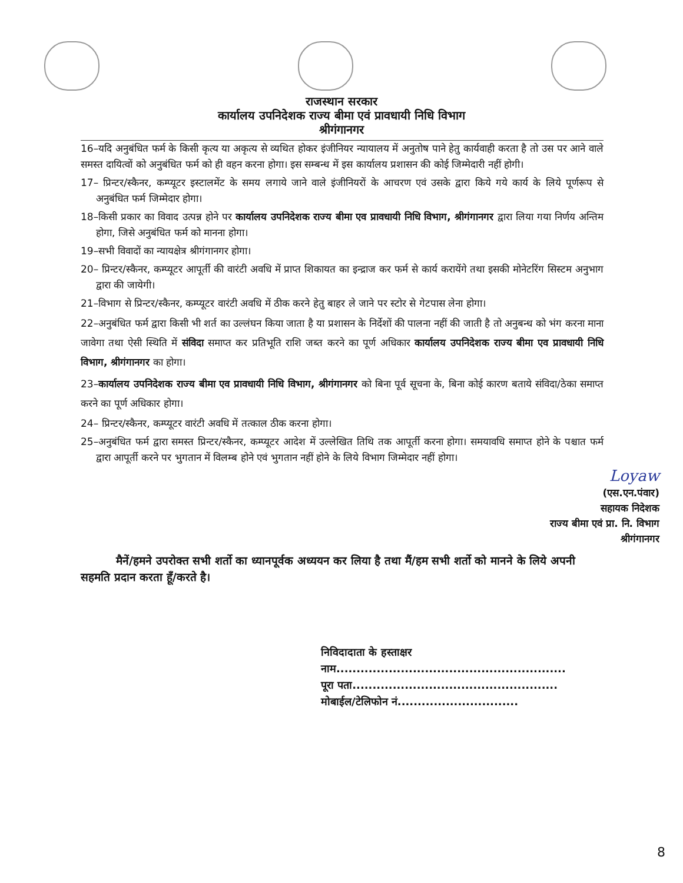राजस्थान सरकार
कार्यालय उपनिदेशक राज्य बीमा एवं प्रावधायी निधि विभाग
श्रीगंगानगर
16–यदि अनुबंधित फर्म के किसी कृत्य या अकृत्य से व्यथित होकर इंजीनियर न्यायालय में अनुतोष पाने हेतु कार्यवाही करता है तो उस पर आने वाले समस्त दायित्वों को अनुबंधित फर्म को ही वहन करना होगा। इस सम्बन्ध में इस कार्यालय प्रशासन की कोई जिम्मेदारी नहीं होगी।
17– प्रिन्टर/स्कैनर, कम्प्यूटर इस्टालमेंट के समय लगाये जाने वाले इंजीनियरों के आचरण एवं उसके द्वारा किये गये कार्य के लिये पूर्णरूप से अनुबंधित फर्म जिम्मेदार होगा।
18–किसी प्रकार का विवाद उत्पन्न होने पर कार्यालय उपनिदेशक राज्य बीमा एव प्रावधायी निधि विभाग, श्रीगंगानगर द्वारा लिया गया निर्णय अन्तिम होगा, जिसे अनुबंधित फर्म को मानना होगा।
19–सभी विवादों का न्यायक्षेत्र श्रीगंगानगर होगा।
20– प्रिन्टर/स्कैनर, कम्प्यूटर आपूर्ती की वारंटी अवधि में प्राप्त शिकायत का इन्द्राज कर फर्म से कार्य करायेंगे तथा इसकी मोनेटरिंग सिस्टम अनुभाग द्वारा की जायेगी।
21–विभाग से प्रिन्टर/स्कैनर, कम्प्यूटर वारंटी अवधि में ठीक करने हेतु बाहर ले जाने पर स्टोर से गेटपास लेना होगा।
22–अनुबंधित फर्म द्वारा किसी भी शर्त का उल्लंघन किया जाता है या प्रशासन के निर्देशों की पालना नहीं की जाती है तो अनुबन्ध को भंग करना माना जावेगा तथा ऐसी स्थिति में संविदा समाप्त कर प्रतिभूति राशि जब्त करने का पूर्ण अधिकार कार्यालय उपनिदेशक राज्य बीमा एव प्रावधायी निधि विभाग, श्रीगंगानगर का होगा।
23–कार्यालय उपनिदेशक राज्य बीमा एव प्रावधायी निधि विभाग, श्रीगंगानगर को बिना पूर्व सूचना के, बिना कोई कारण बताये संविदा/ठेका समाप्त करने का पूर्ण अधिकार होगा।
24– प्रिन्टर/स्कैनर, कम्प्यूटर वारंटी अवधि में तत्काल ठीक करना होगा।
25–अनुबंधित फर्म द्वारा समस्त प्रिन्टर/स्कैनर, कम्प्यूटर आदेश में उल्लेखित तिथि तक आपूर्ती करना होगा। समयावधि समाप्त होने के पश्चात फर्म द्वारा आपूर्ती करने पर भुगतान में विलम्ब होने एवं भुगतान नहीं होने के लिये विभाग जिम्मेदार नहीं होगा।
Loyaw
(एस.एन.पंवार)
सहायक निदेशक
राज्य बीमा एवं प्रा. नि. विभाग
श्रीगंगानगर
मैनें/हमने उपरोक्त सभी शर्तो का ध्यानपूर्वक अध्ययन कर लिया है तथा मैं/हम सभी शर्तो को मानने के लिये अपनी सहमति प्रदान करता हूँ/करते है।
निविदादाता के हस्ताक्षर
नाम.........................................................
पूरा पता...................................................
मोबाईल/टेलिफोन नं..............................
8